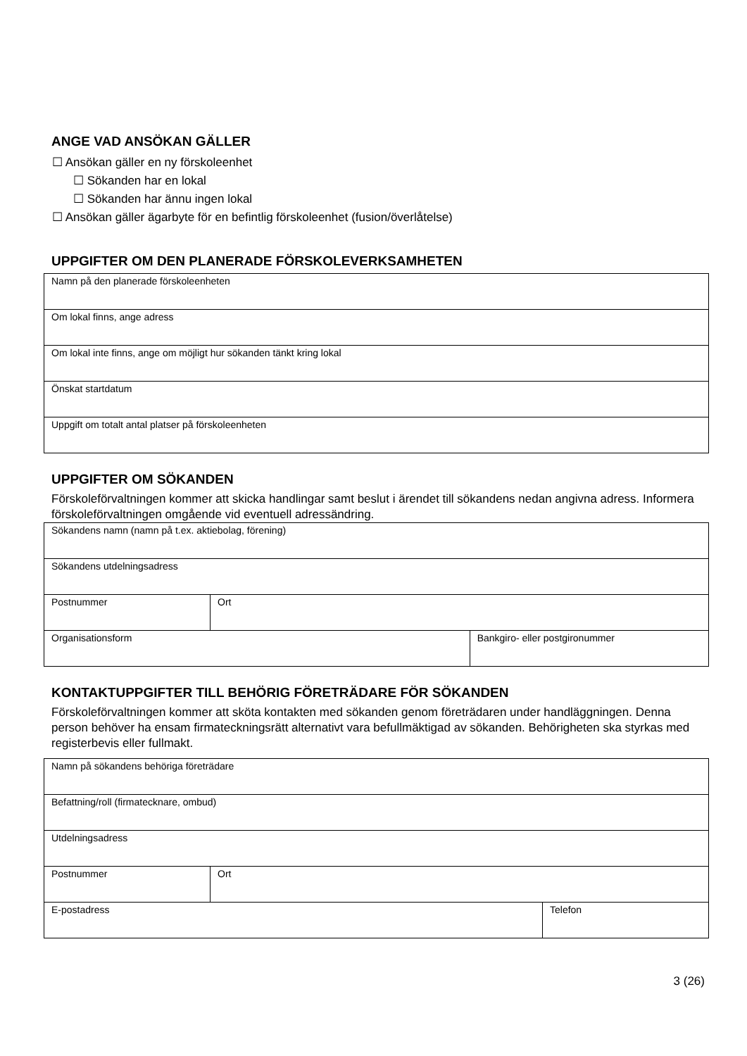ANGE VAD ANSÖKAN GÄLLER
☐ Ansökan gäller en ny förskoleenhet
☐ Sökanden har en lokal
☐ Sökanden har ännu ingen lokal
☐ Ansökan gäller ägarbyte för en befintlig förskoleenhet (fusion/överlåtelse)
UPPGIFTER OM DEN PLANERADE FÖRSKOLEVERKSAMHETEN
| Namn på den planerade förskoleenheten |
| Om lokal finns, ange adress |
| Om lokal inte finns, ange om möjligt hur sökanden tänkt kring lokal |
| Önskat startdatum |
| Uppgift om totalt antal platser på förskoleenheten |
UPPGIFTER OM SÖKANDEN
Förskoleförvaltningen kommer att skicka handlingar samt beslut i ärendet till sökandens nedan angivna adress. Informera förskoleförvaltningen omgående vid eventuell adressändring.
| Sökandens namn (namn på t.ex. aktiebolag, förening) | | |
| Sökandens utdelningsadress | | |
| Postnummer | Ort | |
| Organisationsform | | Bankgiro- eller postgironummer |
KONTAKTUPPGIFTER TILL BEHÖRIG FÖRETRÄDARE FÖR SÖKANDEN
Förskoleförvaltningen kommer att sköta kontakten med sökanden genom företrädaren under handläggningen. Denna person behöver ha ensam firmateckningsrätt alternativt vara befullmäktigad av sökanden. Behörigheten ska styrkas med registerbevis eller fullmakt.
| Namn på sökandens behöriga företrädare | | |
| Befattning/roll (firmatecknare, ombud) | | |
| Utdelningsadress | | |
| Postnummer | Ort | |
| E-postadress | | Telefon |
3 (26)